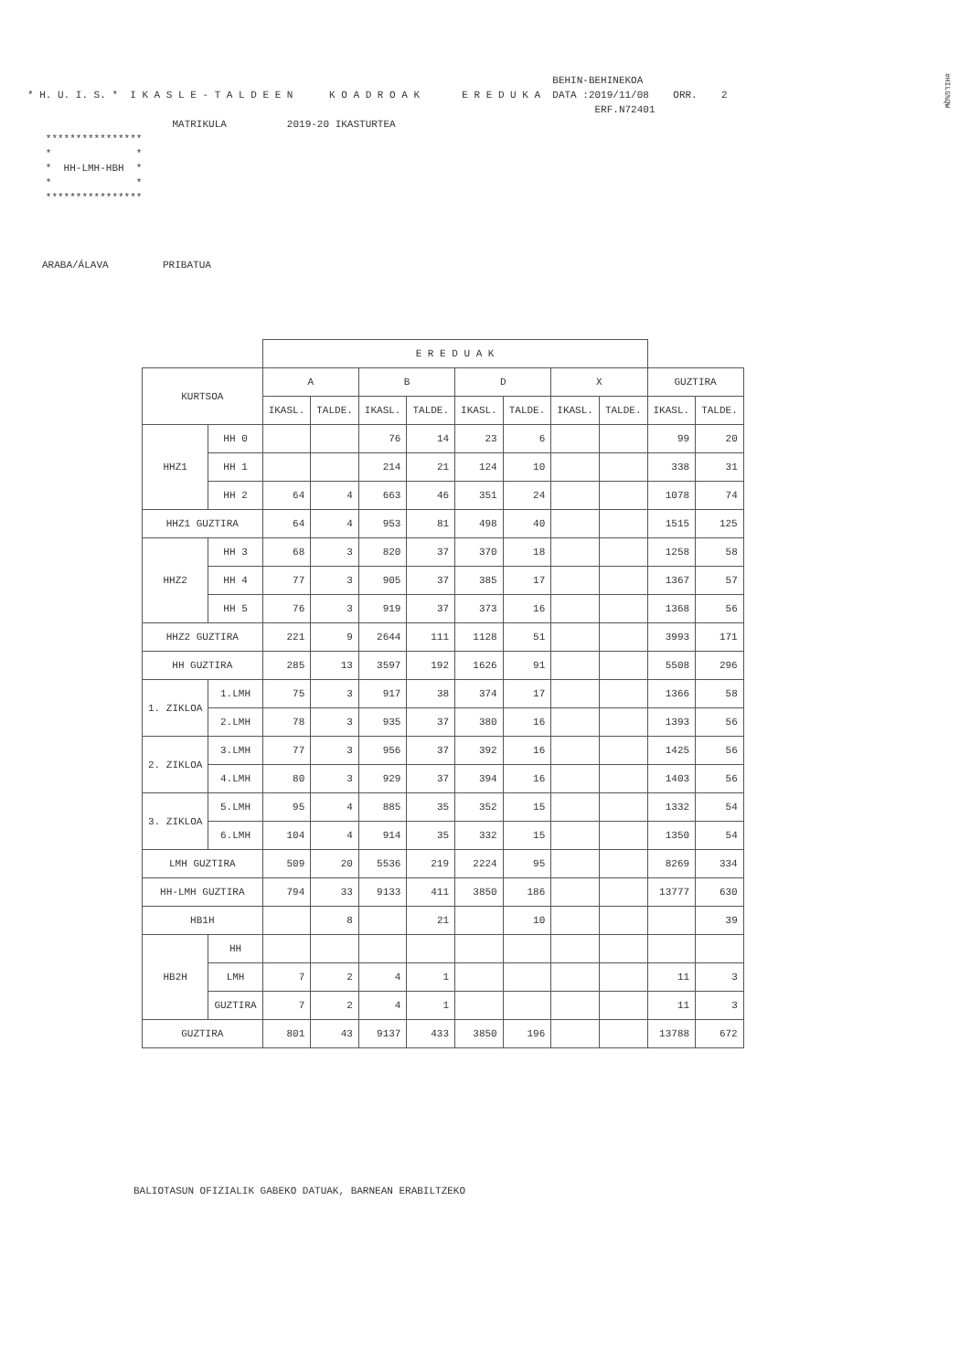#HILG%QW
BEHIN-BEHINEKOA * H. U. I. S. * I K A S L E - T A L D E E N K O A D R O A K E R E D U K A DATA :2019/11/08 ORR. 2 ERF.N72401 MATRIKULA 2019-20 IKASTURTEA **************** * * * HH-LMH-HBH * * * ****************
ARABA/ÁLAVA PRIBATUA
| | | E R E D U A K | | | | | | | | | |
| --- | --- | --- | --- | --- | --- | --- | --- | --- | --- | --- | --- |
| KURTSOA | | A | | B | | D | | X | | GUZTIRA | |
| | | IKASL. | TALDE. | IKASL. | TALDE. | IKASL. | TALDE. | IKASL. | TALDE. | IKASL. | TALDE. |
| HHZ1 | HH 0 | | | 76 | 14 | 23 | 6 | | | 99 | 20 |
| | HH 1 | | | 214 | 21 | 124 | 10 | | | 338 | 31 |
| | HH 2 | 64 | 4 | 663 | 46 | 351 | 24 | | | 1078 | 74 |
| HHZ1 GUZTIRA | | 64 | 4 | 953 | 81 | 498 | 40 | | | 1515 | 125 |
| HHZ2 | HH 3 | 68 | 3 | 820 | 37 | 370 | 18 | | | 1258 | 58 |
| | HH 4 | 77 | 3 | 905 | 37 | 385 | 17 | | | 1367 | 57 |
| | HH 5 | 76 | 3 | 919 | 37 | 373 | 16 | | | 1368 | 56 |
| HHZ2 GUZTIRA | | 221 | 9 | 2644 | 111 | 1128 | 51 | | | 3993 | 171 |
| HH GUZTIRA | | 285 | 13 | 3597 | 192 | 1626 | 91 | | | 5508 | 296 |
| 1. ZIKLOA | 1.LMH | 75 | 3 | 917 | 38 | 374 | 17 | | | 1366 | 58 |
| | 2.LMH | 78 | 3 | 935 | 37 | 380 | 16 | | | 1393 | 56 |
| 2. ZIKLOA | 3.LMH | 77 | 3 | 956 | 37 | 392 | 16 | | | 1425 | 56 |
| | 4.LMH | 80 | 3 | 929 | 37 | 394 | 16 | | | 1403 | 56 |
| 3. ZIKLOA | 5.LMH | 95 | 4 | 885 | 35 | 352 | 15 | | | 1332 | 54 |
| | 6.LMH | 104 | 4 | 914 | 35 | 332 | 15 | | | 1350 | 54 |
| LMH GUZTIRA | | 509 | 20 | 5536 | 219 | 2224 | 95 | | | 8269 | 334 |
| HH-LMH GUZTIRA | | 794 | 33 | 9133 | 411 | 3850 | 186 | | | 13777 | 630 |
| HB1H | | | 8 | | 21 | | 10 | | | | 39 |
| HB2H | HH | | | | | | | | | | |
| | LMH | 7 | 2 | 4 | 1 | | | | | 11 | 3 |
| | GUZTIRA | 7 | 2 | 4 | 1 | | | | | 11 | 3 |
| GUZTIRA | | 801 | 43 | 9137 | 433 | 3850 | 196 | | | 13788 | 672 |
BALIOTASUN OFIZIALIK GABEKO DATUAK, BARNEAN ERABILTZEKO